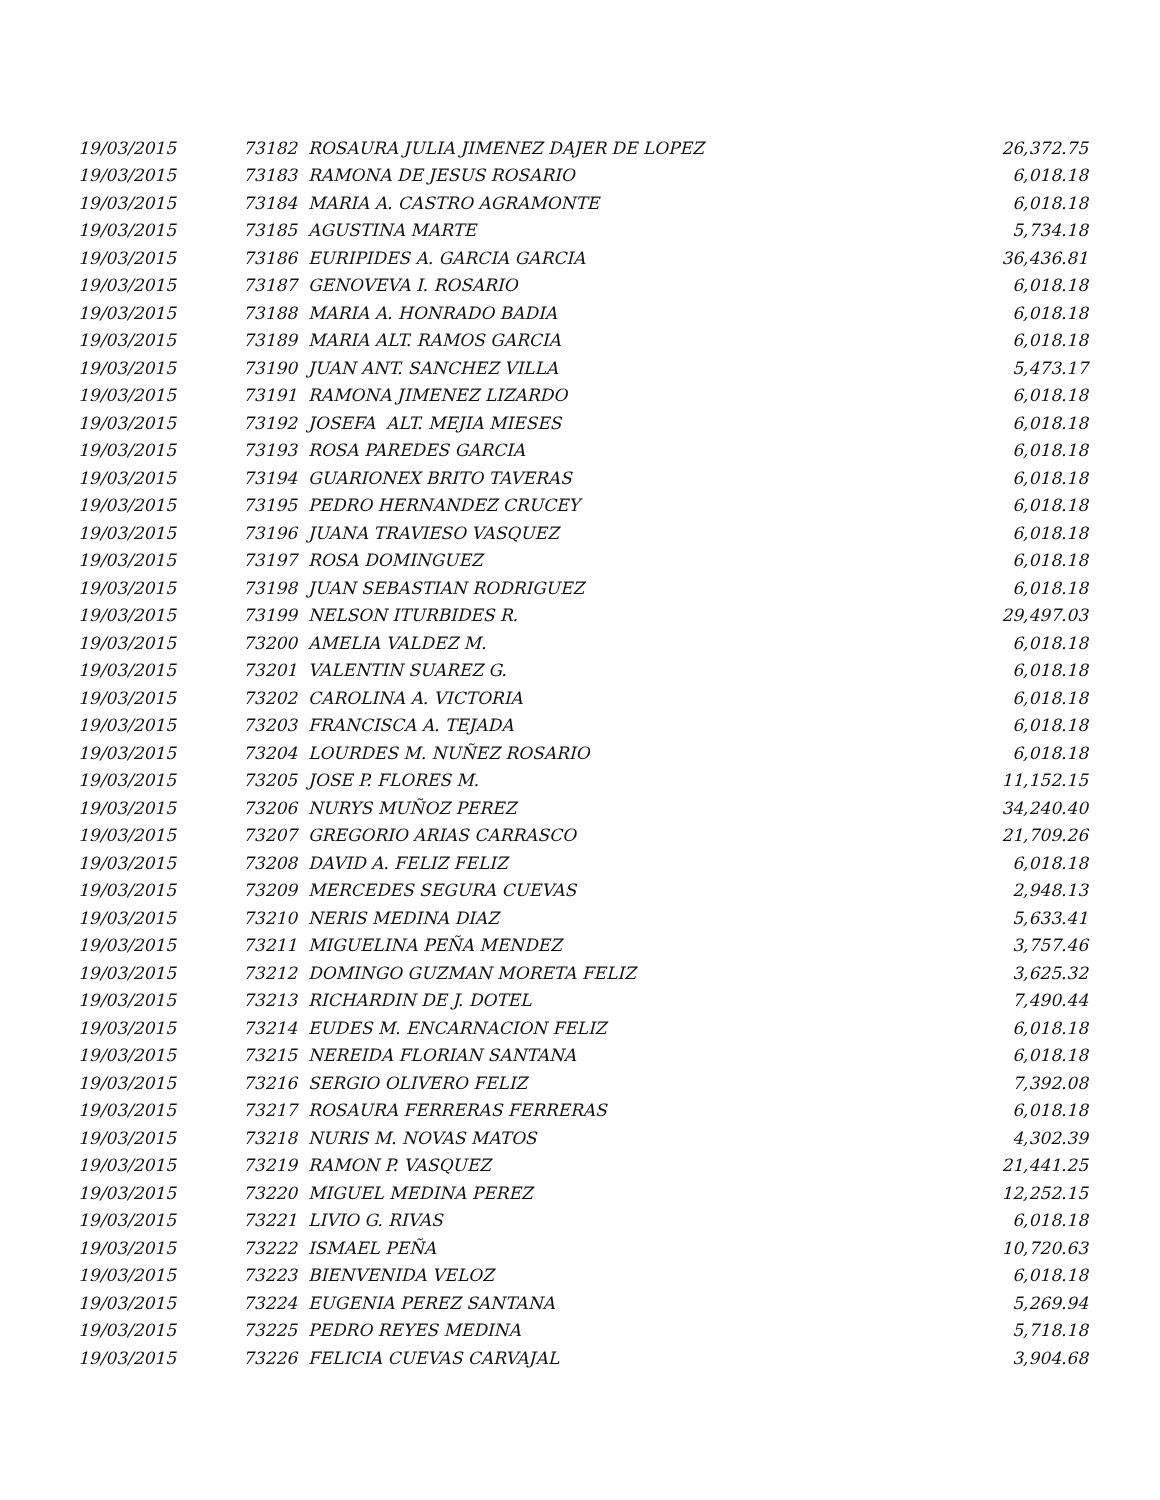| 19/03/2015 | 73182 ROSAURA JULIA JIMENEZ DAJER DE LOPEZ | 26,372.75 |
| 19/03/2015 | 73183 RAMONA DE JESUS ROSARIO | 6,018.18 |
| 19/03/2015 | 73184 MARIA A. CASTRO AGRAMONTE | 6,018.18 |
| 19/03/2015 | 73185 AGUSTINA MARTE | 5,734.18 |
| 19/03/2015 | 73186 EURIPIDES A. GARCIA GARCIA | 36,436.81 |
| 19/03/2015 | 73187 GENOVEVA I. ROSARIO | 6,018.18 |
| 19/03/2015 | 73188 MARIA A. HONRADO BADIA | 6,018.18 |
| 19/03/2015 | 73189 MARIA ALT. RAMOS GARCIA | 6,018.18 |
| 19/03/2015 | 73190 JUAN ANT. SANCHEZ VILLA | 5,473.17 |
| 19/03/2015 | 73191 RAMONA JIMENEZ LIZARDO | 6,018.18 |
| 19/03/2015 | 73192 JOSEFA ALT. MEJIA MIESES | 6,018.18 |
| 19/03/2015 | 73193 ROSA PAREDES GARCIA | 6,018.18 |
| 19/03/2015 | 73194 GUARIONEX BRITO TAVERAS | 6,018.18 |
| 19/03/2015 | 73195 PEDRO HERNANDEZ CRUCEY | 6,018.18 |
| 19/03/2015 | 73196 JUANA TRAVIESO VASQUEZ | 6,018.18 |
| 19/03/2015 | 73197 ROSA DOMINGUEZ | 6,018.18 |
| 19/03/2015 | 73198 JUAN SEBASTIAN RODRIGUEZ | 6,018.18 |
| 19/03/2015 | 73199 NELSON ITURBIDES R. | 29,497.03 |
| 19/03/2015 | 73200 AMELIA VALDEZ M. | 6,018.18 |
| 19/03/2015 | 73201 VALENTIN SUAREZ G. | 6,018.18 |
| 19/03/2015 | 73202 CAROLINA A. VICTORIA | 6,018.18 |
| 19/03/2015 | 73203 FRANCISCA A. TEJADA | 6,018.18 |
| 19/03/2015 | 73204 LOURDES M. NUÑEZ ROSARIO | 6,018.18 |
| 19/03/2015 | 73205 JOSE P. FLORES M. | 11,152.15 |
| 19/03/2015 | 73206 NURYS MUÑOZ PEREZ | 34,240.40 |
| 19/03/2015 | 73207 GREGORIO ARIAS CARRASCO | 21,709.26 |
| 19/03/2015 | 73208 DAVID A. FELIZ FELIZ | 6,018.18 |
| 19/03/2015 | 73209 MERCEDES SEGURA CUEVAS | 2,948.13 |
| 19/03/2015 | 73210 NERIS MEDINA DIAZ | 5,633.41 |
| 19/03/2015 | 73211 MIGUELINA PEÑA MENDEZ | 3,757.46 |
| 19/03/2015 | 73212 DOMINGO GUZMAN MORETA FELIZ | 3,625.32 |
| 19/03/2015 | 73213 RICHARDIN DE J. DOTEL | 7,490.44 |
| 19/03/2015 | 73214 EUDES M. ENCARNACION FELIZ | 6,018.18 |
| 19/03/2015 | 73215 NEREIDA FLORIAN SANTANA | 6,018.18 |
| 19/03/2015 | 73216 SERGIO OLIVERO FELIZ | 7,392.08 |
| 19/03/2015 | 73217 ROSAURA FERRERAS FERRERAS | 6,018.18 |
| 19/03/2015 | 73218 NURIS M. NOVAS MATOS | 4,302.39 |
| 19/03/2015 | 73219 RAMON P. VASQUEZ | 21,441.25 |
| 19/03/2015 | 73220 MIGUEL MEDINA PEREZ | 12,252.15 |
| 19/03/2015 | 73221 LIVIO G. RIVAS | 6,018.18 |
| 19/03/2015 | 73222 ISMAEL PEÑA | 10,720.63 |
| 19/03/2015 | 73223 BIENVENIDA VELOZ | 6,018.18 |
| 19/03/2015 | 73224 EUGENIA PEREZ SANTANA | 5,269.94 |
| 19/03/2015 | 73225 PEDRO REYES MEDINA | 5,718.18 |
| 19/03/2015 | 73226 FELICIA CUEVAS CARVAJAL | 3,904.68 |